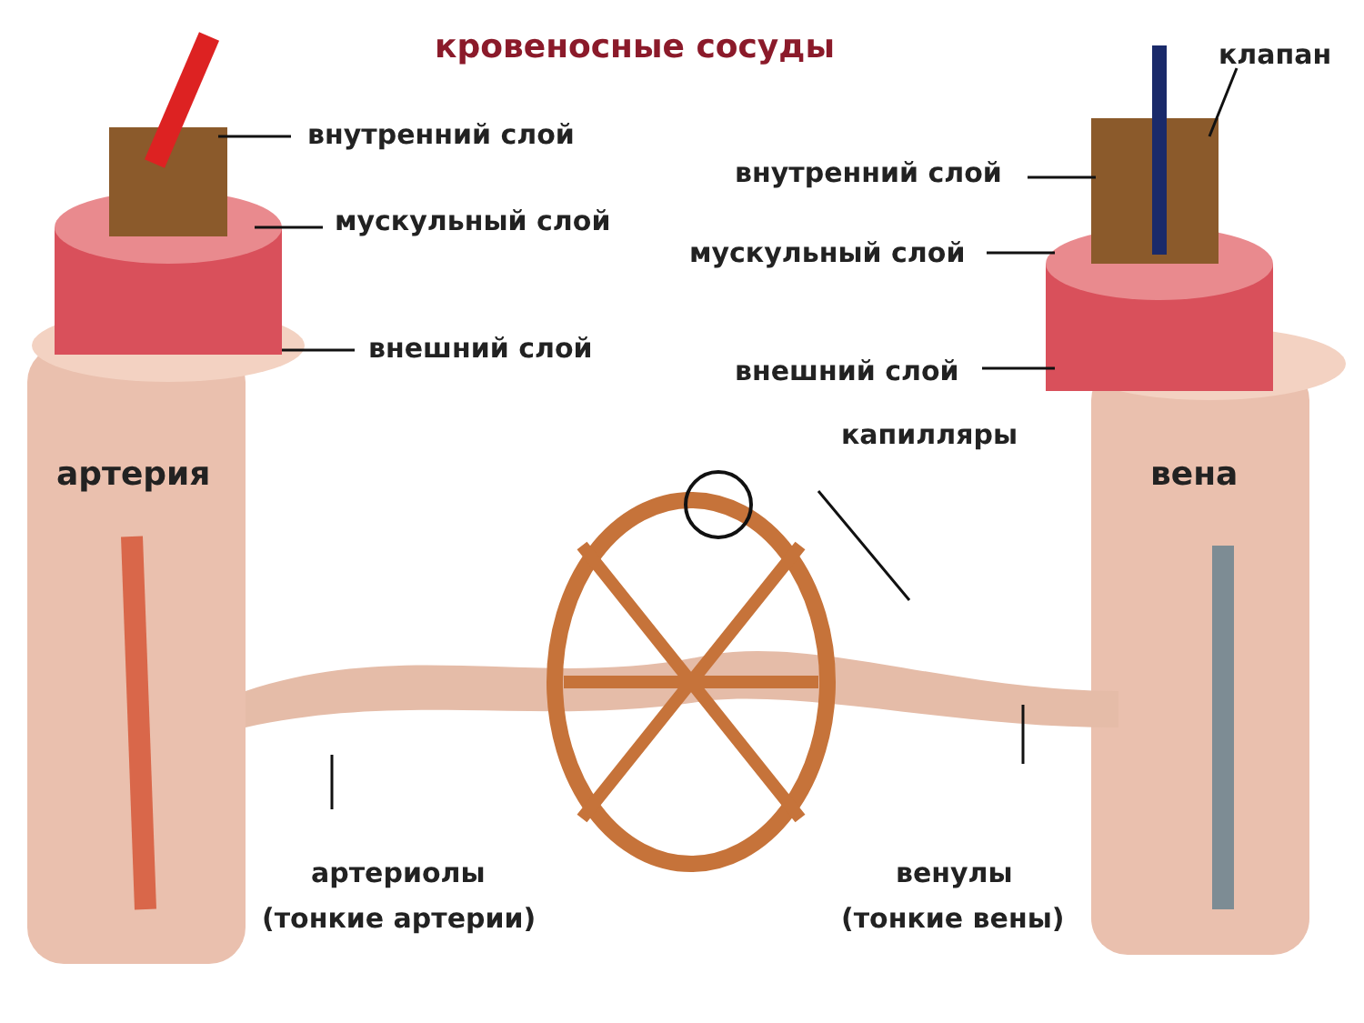кровеносные сосуды клапан
внутренний слой
внутренний слой
мускульный слой
мускульный слой
внешний слой
внешний слой
капилляры
артерия вена
артериолы
(тонкие артерии)
венулы
(тонкие вены)